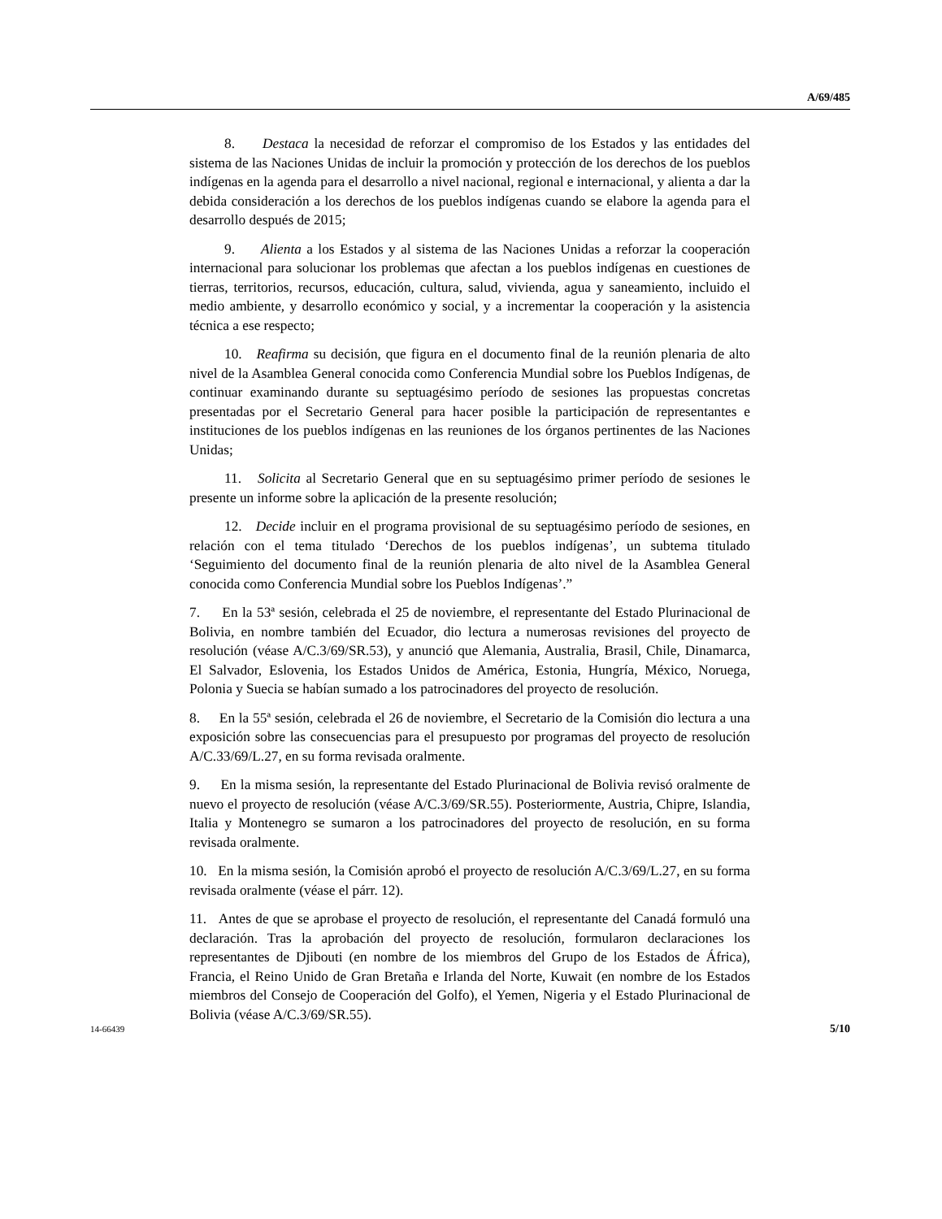A/69/485
8. Destaca la necesidad de reforzar el compromiso de los Estados y las entidades del sistema de las Naciones Unidas de incluir la promoción y protección de los derechos de los pueblos indígenas en la agenda para el desarrollo a nivel nacional, regional e internacional, y alienta a dar la debida consideración a los derechos de los pueblos indígenas cuando se elabore la agenda para el desarrollo después de 2015;
9. Alienta a los Estados y al sistema de las Naciones Unidas a reforzar la cooperación internacional para solucionar los problemas que afectan a los pueblos indígenas en cuestiones de tierras, territorios, recursos, educación, cultura, salud, vivienda, agua y saneamiento, incluido el medio ambiente, y desarrollo económico y social, y a incrementar la cooperación y la asistencia técnica a ese respecto;
10. Reafirma su decisión, que figura en el documento final de la reunión plenaria de alto nivel de la Asamblea General conocida como Conferencia Mundial sobre los Pueblos Indígenas, de continuar examinando durante su septuagésimo período de sesiones las propuestas concretas presentadas por el Secretario General para hacer posible la participación de representantes e instituciones de los pueblos indígenas en las reuniones de los órganos pertinentes de las Naciones Unidas;
11. Solicita al Secretario General que en su septuagésimo primer período de sesiones le presente un informe sobre la aplicación de la presente resolución;
12. Decide incluir en el programa provisional de su septuagésimo período de sesiones, en relación con el tema titulado ‘Derechos de los pueblos indígenas’, un subtema titulado ‘Seguimiento del documento final de la reunión plenaria de alto nivel de la Asamblea General conocida como Conferencia Mundial sobre los Pueblos Indígenas’.”
7. En la 53ª sesión, celebrada el 25 de noviembre, el representante del Estado Plurinacional de Bolivia, en nombre también del Ecuador, dio lectura a numerosas revisiones del proyecto de resolución (véase A/C.3/69/SR.53), y anunció que Alemania, Australia, Brasil, Chile, Dinamarca, El Salvador, Eslovenia, los Estados Unidos de América, Estonia, Hungría, México, Noruega, Polonia y Suecia se habían sumado a los patrocinadores del proyecto de resolución.
8. En la 55ª sesión, celebrada el 26 de noviembre, el Secretario de la Comisión dio lectura a una exposición sobre las consecuencias para el presupuesto por programas del proyecto de resolución A/C.33/69/L.27, en su forma revisada oralmente.
9. En la misma sesión, la representante del Estado Plurinacional de Bolivia revisó oralmente de nuevo el proyecto de resolución (véase A/C.3/69/SR.55). Posteriormente, Austria, Chipre, Islandia, Italia y Montenegro se sumaron a los patrocinadores del proyecto de resolución, en su forma revisada oralmente.
10. En la misma sesión, la Comisión aprobó el proyecto de resolución A/C.3/69/L.27, en su forma revisada oralmente (véase el párr. 12).
11. Antes de que se aprobase el proyecto de resolución, el representante del Canadá formuló una declaración. Tras la aprobación del proyecto de resolución, formularon declaraciones los representantes de Djibouti (en nombre de los miembros del Grupo de los Estados de África), Francia, el Reino Unido de Gran Bretaña e Irlanda del Norte, Kuwait (en nombre de los Estados miembros del Consejo de Cooperación del Golfo), el Yemen, Nigeria y el Estado Plurinacional de Bolivia (véase A/C.3/69/SR.55).
14-66439 5/10